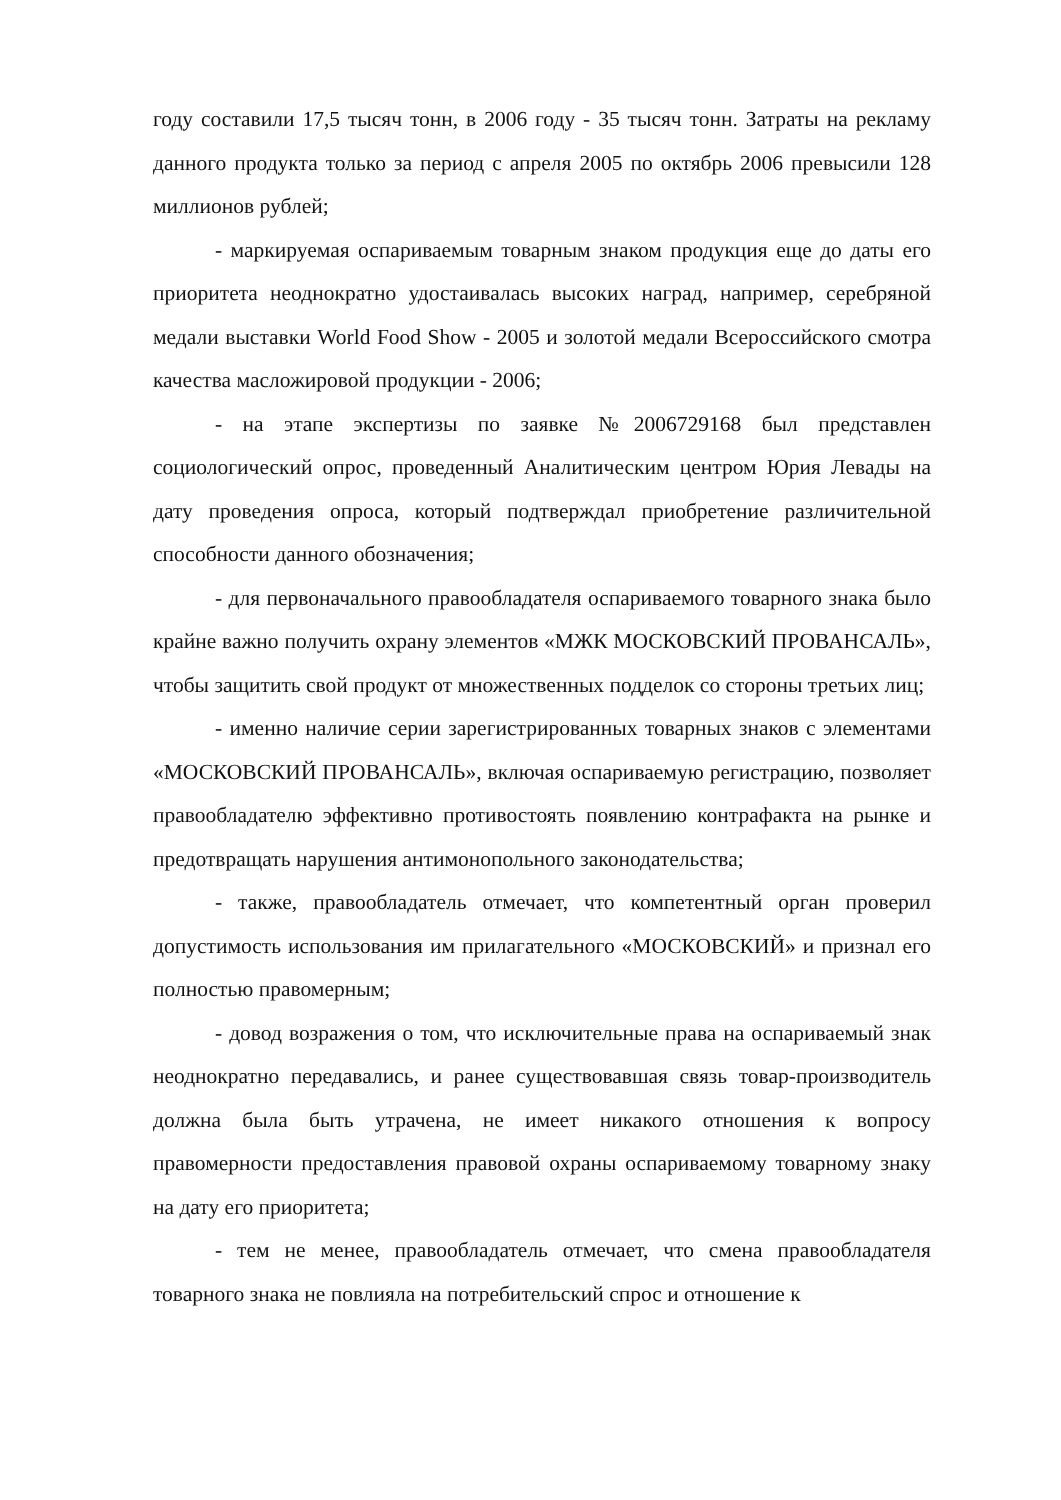году составили 17,5 тысяч тонн, в 2006 году - 35 тысяч тонн. Затраты на рекламу данного продукта только за период с апреля 2005 по октябрь 2006 превысили 128 миллионов рублей;
- маркируемая оспариваемым товарным знаком продукция еще до даты его приоритета неоднократно удостаивалась высоких наград, например, серебряной медали выставки World Food Show - 2005 и золотой медали Всероссийского смотра качества масложировой продукции - 2006;
- на этапе экспертизы по заявке №2006729168 был представлен социологический опрос, проведенный Аналитическим центром Юрия Левады на дату проведения опроса, который подтверждал приобретение различительной способности данного обозначения;
- для первоначального правообладателя оспариваемого товарного знака было крайне важно получить охрану элементов «МЖК МОСКОВСКИЙ ПРОВАНСАЛЬ», чтобы защитить свой продукт от множественных подделок со стороны третьих лиц;
- именно наличие серии зарегистрированных товарных знаков с элементами «МОСКОВСКИЙ ПРОВАНСАЛЬ», включая оспариваемую регистрацию, позволяет правообладателю эффективно противостоять появлению контрафакта на рынке и предотвращать нарушения антимонопольного законодательства;
- также, правообладатель отмечает, что компетентный орган проверил допустимость использования им прилагательного «МОСКОВСКИЙ» и признал его полностью правомерным;
- довод возражения о том, что исключительные права на оспариваемый знак неоднократно передавались, и ранее существовавшая связь товар-производитель должна была быть утрачена, не имеет никакого отношения к вопросу правомерности предоставления правовой охраны оспариваемому товарному знаку на дату его приоритета;
- тем не менее, правообладатель отмечает, что смена правообладателя товарного знака не повлияла на потребительский спрос и отношение к